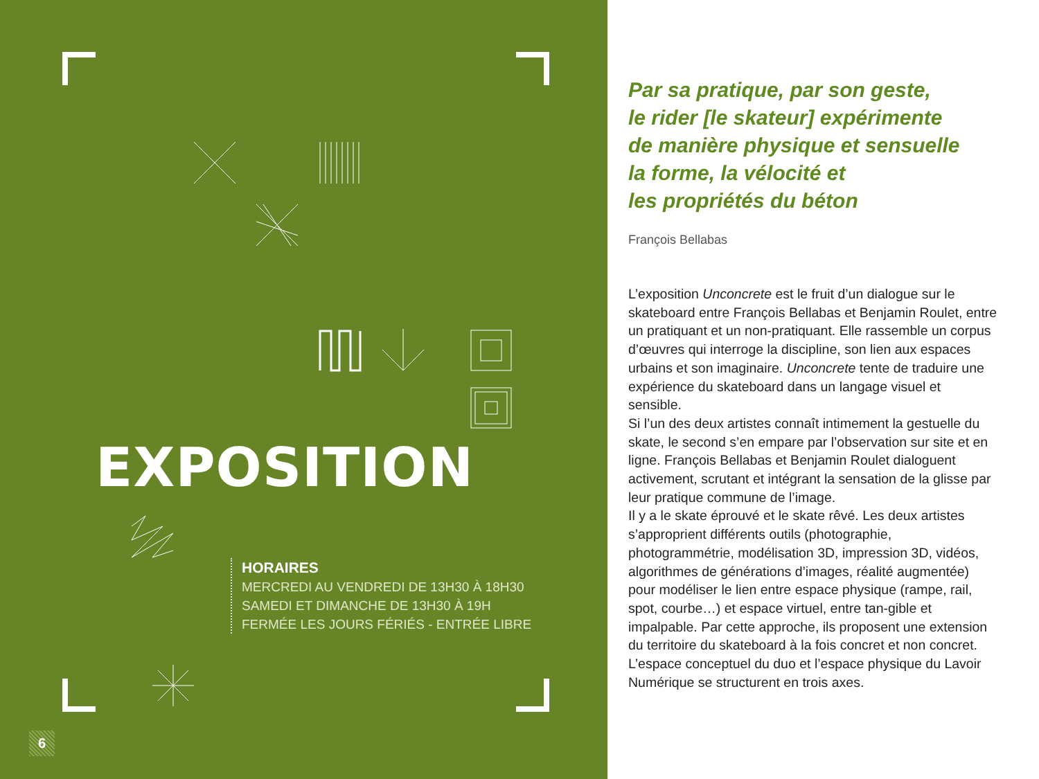EXPOSITION
HORAIRES
MERCREDI AU VENDREDI DE 13H30 À 18H30
SAMEDI ET DIMANCHE DE 13H30 À 19H
FERMÉE LES JOURS FÉRIÉS - ENTRÉE LIBRE
6
Par sa pratique, par son geste,
le rider [le skateur] expérimente
de manière physique et sensuelle
la forme, la vélocité et
les propriétés du béton
François Bellabas
L’exposition Unconcrete est le fruit d’un dialogue sur le skateboard entre François Bellabas et Benjamin Roulet, entre un pratiquant et un non-pratiquant. Elle rassemble un corpus d’œuvres qui interroge la discipline, son lien aux espaces urbains et son imaginaire. Unconcrete tente de traduire une expérience du skateboard dans un langage visuel et sensible.
Si l’un des deux artistes connaît intimement la gestuelle du skate, le second s’en empare par l’observation sur site et en ligne. François Bellabas et Benjamin Roulet dialoguent activement, scrutant et intégrant la sensation de la glisse par leur pratique commune de l’image.
Il y a le skate éprouvé et le skate rêvé. Les deux artistes s’approprient différents outils (photographie, photogrammétrie, modélisation 3D, impression 3D, vidéos, algorithmes de générations d’images, réalité augmentée) pour modéliser le lien entre espace physique (rampe, rail, spot, courbe…) et espace virtuel, entre tan-gible et impalpable. Par cette approche, ils proposent une extension du territoire du skateboard à la fois concret et non concret.
L’espace conceptuel du duo et l’espace physique du Lavoir Numérique se structurent en trois axes.